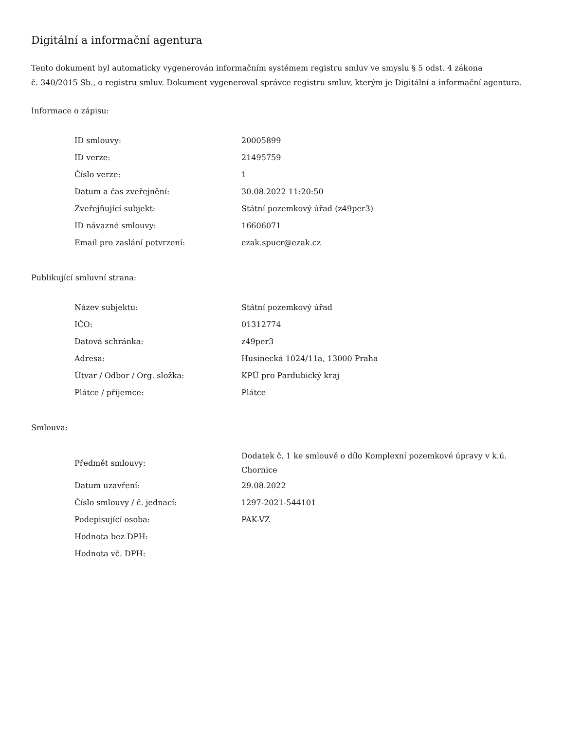Digitální a informační agentura
Tento dokument byl automaticky vygenerován informačním systémem registru smluv ve smyslu § 5 odst. 4 zákona
č. 340/2015 Sb., o registru smluv. Dokument vygeneroval správce registru smluv, kterým je Digitální a informační agentura.
Informace o zápisu:
| ID smlouvy: | 20005899 |
| ID verze: | 21495759 |
| Číslo verze: | 1 |
| Datum a čas zveřejnění: | 30.08.2022 11:20:50 |
| Zveřejňující subjekt: | Státní pozemkový úřad (z49per3) |
| ID návazné smlouvy: | 16606071 |
| Email pro zaslání potvrzení: | ezak.spucr@ezak.cz |
Publikující smluvní strana:
| Název subjektu: | Státní pozemkový úřad |
| IČO: | 01312774 |
| Datová schránka: | z49per3 |
| Adresa: | Husinecká 1024/11a, 13000 Praha |
| Útvar / Odbor / Org. složka: | KPÚ pro Pardubický kraj |
| Plátce / příjemce: | Plátce |
Smlouva:
| Předmět smlouvy: | Dodatek č. 1 ke smlouvě o dílo Komplexní pozemkové úpravy v k.ú. Chornice |
| Datum uzavření: | 29.08.2022 |
| Číslo smlouvy / č. jednací: | 1297-2021-544101 |
| Podepisující osoba: | PAK-VZ |
| Hodnota bez DPH: | |
| Hodnota vč. DPH: | |